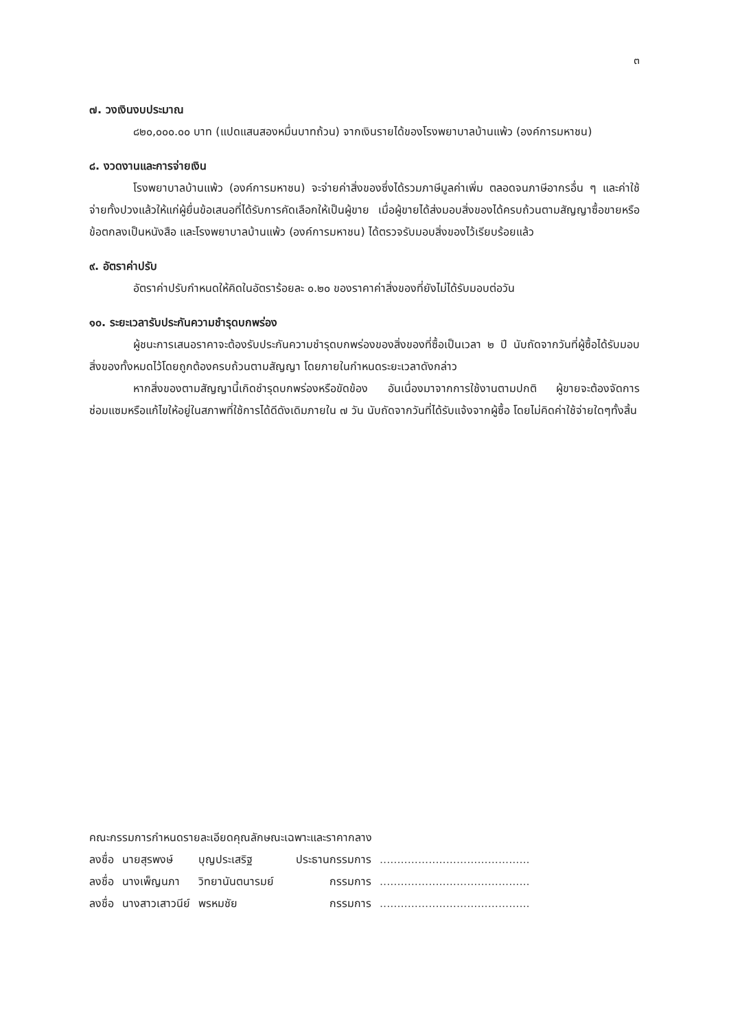๓
๗. วงเงินงบประมาณ
๘๒๐,๐๐๐.๐๐ บาท (แปดแสนสองหมื่นบาทถ้วน) จากเงินรายได้ของโรงพยาบาลบ้านแพ้ว (องค์การมหาชน)
๘. งวดงานและการจ่ายเงิน
โรงพยาบาลบ้านแพ้ว (องค์การมหาชน) จะจ่ายค่าสิ่งของซึ่งได้รวมภาษีมูลค่าเพิ่ม ตลอดจนภาษีอากรอื่น ๆ และค่าใช้จ่ายทั้งปวงแล้วให้แก่ผู้ยื่นข้อเสนอที่ได้รับการคัดเลือกให้เป็นผู้ขาย เมื่อผู้ขายได้ส่งมอบสิ่งของได้ครบถ้วนตามสัญญาซื้อขายหรือข้อตกลงเป็นหนังสือ และโรงพยาบาลบ้านแพ้ว (องค์การมหาชน) ได้ตรวจรับมอบสิ่งของไว้เรียบร้อยแล้ว
๙. อัตราค่าปรับ
อัตราค่าปรับกำหนดให้คิดในอัตราร้อยละ ๐.๒๐ ของราคาค่าสิ่งของที่ยังไม่ได้รับมอบต่อวัน
๑๐. ระยะเวลารับประกันความชำรุดบกพร่อง
ผู้ชนะการเสนอราคาจะต้องรับประกันความชำรุดบกพร่องของสิ่งของที่ซื้อเป็นเวลา ๒ ปี นับถัดจากวันที่ผู้ซื้อได้รับมอบสิ่งของทั้งหมดไว้โดยถูกต้องครบถ้วนตามสัญญา โดยภายในกำหนดระยะเวลาดังกล่าว
หากสิ่งของตามสัญญานี้เกิดชำรุดบกพร่องหรือขัดข้อง อันเนื่องมาจากการใช้งานตามปกติ ผู้ขายจะต้องจัดการซ่อมแซมหรือแก้ไขให้อยู่ในสภาพที่ใช้การได้ดีดังเดิมภายใน ๗ วัน นับถัดจากวันที่ได้รับแจ้งจากผู้ซื้อ โดยไม่คิดค่าใช้จ่ายใดๆทั้งสิ้น
คณะกรรมการกำหนดรายละเอียดคุณลักษณะเฉพาะและราคากลาง
| ลงชื่อ | นายสุรพงษ์ | บุญประเสริฐ | ประธานกรรมการ | ........................................... |
| ลงชื่อ | นางเพ็ญนภา | วิทยานันตนารมย์ | กรรมการ | ........................................... |
| ลงชื่อ | นางสาวเสาวนีย์ | พรหมชัย | กรรมการ | ........................................... |